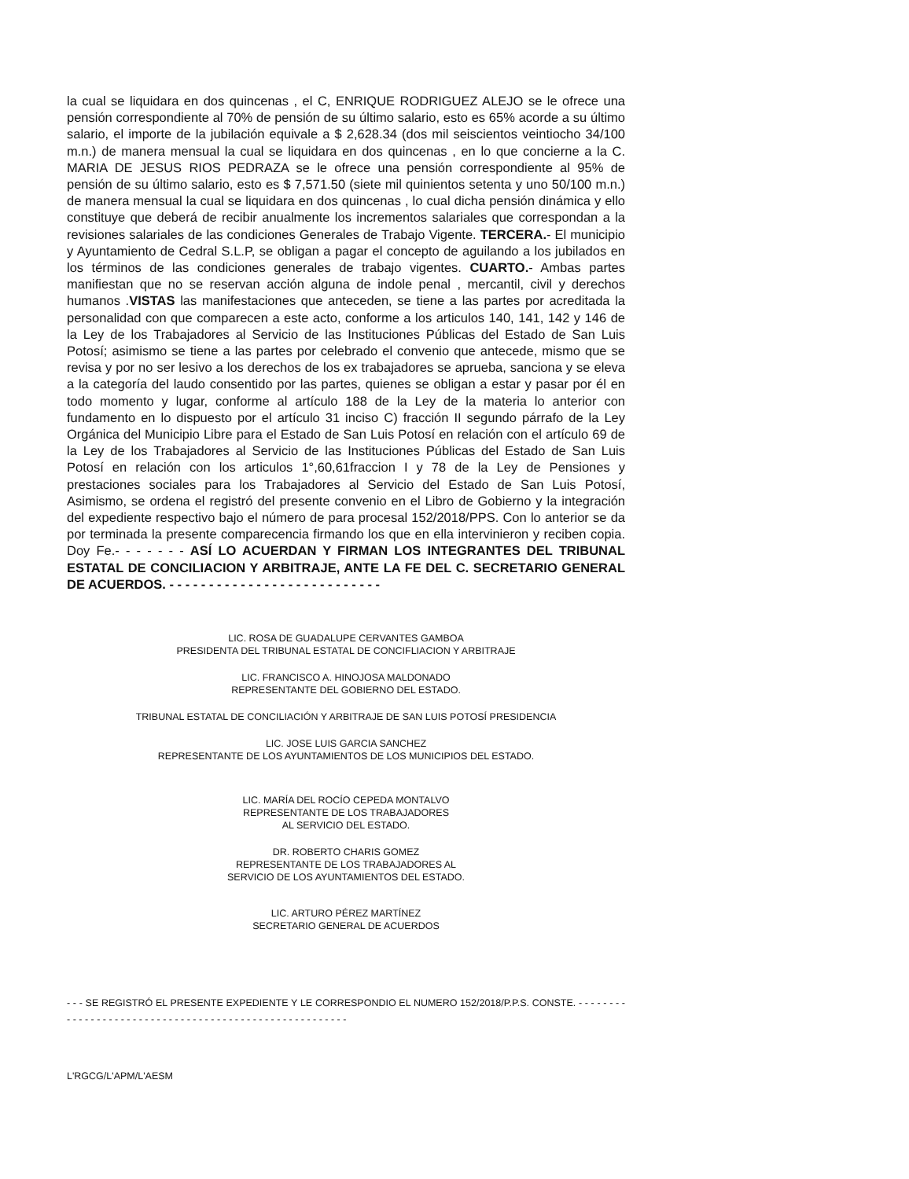la cual se liquidara en dos quincenas , el C, ENRIQUE RODRIGUEZ ALEJO se le ofrece una pensión correspondiente al 70% de pensión de su último salario, esto es 65% acorde a su último salario, el importe de la jubilación equivale a $ 2,628.34 (dos mil seiscientos veintiocho 34/100 m.n.) de manera mensual la cual se liquidara en dos quincenas , en lo que concierne a la C. MARIA DE JESUS RIOS PEDRAZA se le ofrece una pensión correspondiente al 95% de pensión de su último salario, esto es $ 7,571.50 (siete mil quinientos setenta y uno 50/100 m.n.) de manera mensual la cual se liquidara en dos quincenas , lo cual dicha pensión dinámica y ello constituye que deberá de recibir anualmente los incrementos salariales que correspondan a la revisiones salariales de las condiciones Generales de Trabajo Vigente. TERCERA.- El municipio y Ayuntamiento de Cedral S.L.P, se obligan a pagar el concepto de aguilando a los jubilados en los términos de las condiciones generales de trabajo vigentes. CUARTO.- Ambas partes manifiestan que no se reservan acción alguna de indole penal , mercantil, civil y derechos humanos .VISTAS las manifestaciones que anteceden, se tiene a las partes por acreditada la personalidad con que comparecen a este acto, conforme a los articulos 140, 141, 142 y 146 de la Ley de los Trabajadores al Servicio de las Instituciones Públicas del Estado de San Luis Potosí; asimismo se tiene a las partes por celebrado el convenio que antecede, mismo que se revisa y por no ser lesivo a los derechos de los ex trabajadores se aprueba, sanciona y se eleva a la categoría del laudo consentido por las partes, quienes se obligan a estar y pasar por él en todo momento y lugar, conforme al artículo 188 de la Ley de la materia lo anterior con fundamento en lo dispuesto por el artículo 31 inciso C) fracción II segundo párrafo de la Ley Orgánica del Municipio Libre para el Estado de San Luis Potosí en relación con el artículo 69 de la Ley de los Trabajadores al Servicio de las Instituciones Públicas del Estado de San Luis Potosí en relación con los articulos 1°,60,61fraccion I y 78 de la Ley de Pensiones y prestaciones sociales para los Trabajadores al Servicio del Estado de San Luis Potosí, Asimismo, se ordena el registró del presente convenio en el Libro de Gobierno y la integración del expediente respectivo bajo el número de para procesal 152/2018/PPS. Con lo anterior se da por terminada la presente comparecencia firmando los que en ella intervinieron y reciben copia. Doy Fe.- - - - - - - ASÍ LO ACUERDAN Y FIRMAN LOS INTEGRANTES DEL TRIBUNAL ESTATAL DE CONCILIACION Y ARBITRAJE, ANTE LA FE DEL C. SECRETARIO GENERAL DE ACUERDOS. - - - - - - - - - - - - - - - - - - - - - - - - - - -
LIC. ROSA DE GUADALUPE CERVANTES GAMBOA
PRESIDENTA DEL TRIBUNAL ESTATAL DE CONCIFLIACION Y ARBITRAJE
LIC. FRANCISCO A. HINOJOSA MALDONADO
REPRESENTANTE DEL GOBIERNO DEL ESTADO.
TRIBUNAL ESTATAL DE CONCILIACIÓN Y ARBITRAJE DE SAN LUIS POTOSÍ PRESIDENCIA
LIC. JOSE LUIS GARCIA SANCHEZ
REPRESENTANTE DE LOS AYUNTAMIENTOS DE LOS MUNICIPIOS DEL ESTADO.
LIC. MARÍA DEL ROCÍO CEPEDA MONTALVO
REPRESENTANTE DE LOS TRABAJADORES
AL SERVICIO DEL ESTADO.
DR. ROBERTO CHARIS GOMEZ
REPRESENTANTE DE LOS TRABAJADORES AL
SERVICIO DE LOS AYUNTAMIENTOS DEL ESTADO.
LIC. ARTURO PÉREZ MARTÍNEZ
SECRETARIO GENERAL DE ACUERDOS
- - - SE REGISTRÓ EL PRESENTE EXPEDIENTE Y LE CORRESPONDIO EL NUMERO 152/2018/P.P.S. CONSTE. - - - - - - - - - - - - - - - - - - - - - - - - - - - - - - - - - - - - - - - - - - - - - - - - - - - - - - -
L'RGCG/L'APM/L'AESM